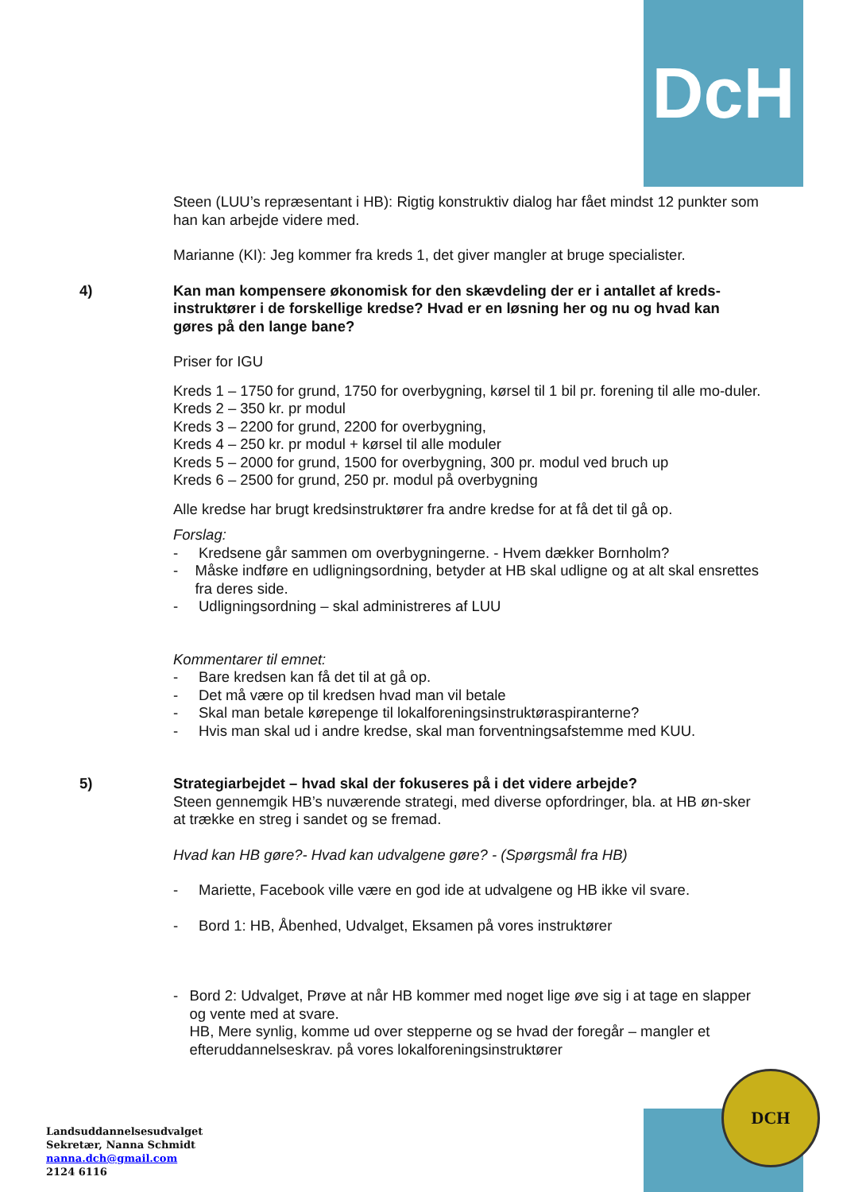DcH
DCH
Steen (LUU’s repræsentant i HB): Rigtig konstruktiv dialog har fået mindst 12 punkter som han kan arbejde videre med.
Marianne (KI): Jeg kommer fra kreds 1, det giver mangler at bruge specialister.
4) Kan man kompensere økonomisk for den skævdeling der er i antallet af kreds-instruktører i de forskellige kredse? Hvad er en løsning her og nu og hvad kan gøres på den lange bane?
Priser for IGU
Kreds 1 – 1750 for grund, 1750 for overbygning, kørsel til 1 bil pr. forening til alle mo-duler.
Kreds 2 – 350 kr. pr modul
Kreds 3 – 2200 for grund, 2200 for overbygning,
Kreds 4 – 250 kr. pr modul + kørsel til alle moduler
Kreds 5 – 2000 for grund, 1500 for overbygning, 300 pr. modul ved bruch up
Kreds 6 – 2500 for grund, 250 pr. modul på overbygning
Alle kredse har brugt kredsinstruktører fra andre kredse for at få det til gå op.
Forslag:
- Kredsene går sammen om overbygningerne. - Hvem dækker Bornholm?
- Måske indføre en udligningsordning, betyder at HB skal udligne og at alt skal ensrettes fra deres side.
- Udligningsordning – skal administreres af LUU
Kommentarer til emnet:
- Bare kredsen kan få det til at gå op.
- Det må være op til kredsen hvad man vil betale
- Skal man betale kørepenge til lokalforeningsinstruktøraspiranterne?
- Hvis man skal ud i andre kredse, skal man forventningsafstemme med KUU.
5) Strategiarbejdet – hvad skal der fokuseres på i det videre arbejde?
Steen gennemgik HB’s nuværende strategi, med diverse opfordringer, bla. at HB øn-sker at trække en streg i sandet og se fremad.
Hvad kan HB gøre?- Hvad kan udvalgene gøre? - (Spørgsmål fra HB)
- Mariette, Facebook ville være en god ide at udvalgene og HB ikke vil svare.
- Bord 1: HB, Åbenhed, Udvalget, Eksamen på vores instruktører
- Bord 2: Udvalget, Prøve at når HB kommer med noget lige øve sig i at tage en slapper og vente med at svare.
HB, Mere synlig, komme ud over stepperne og se hvad der foregår – mangler et efteruddannelseskrav. på vores lokalforeningsinstruktører
Landsuddannelsesudvalget
Sekretær, Nanna Schmidt
nanna.dch@gmail.com
2124 6116